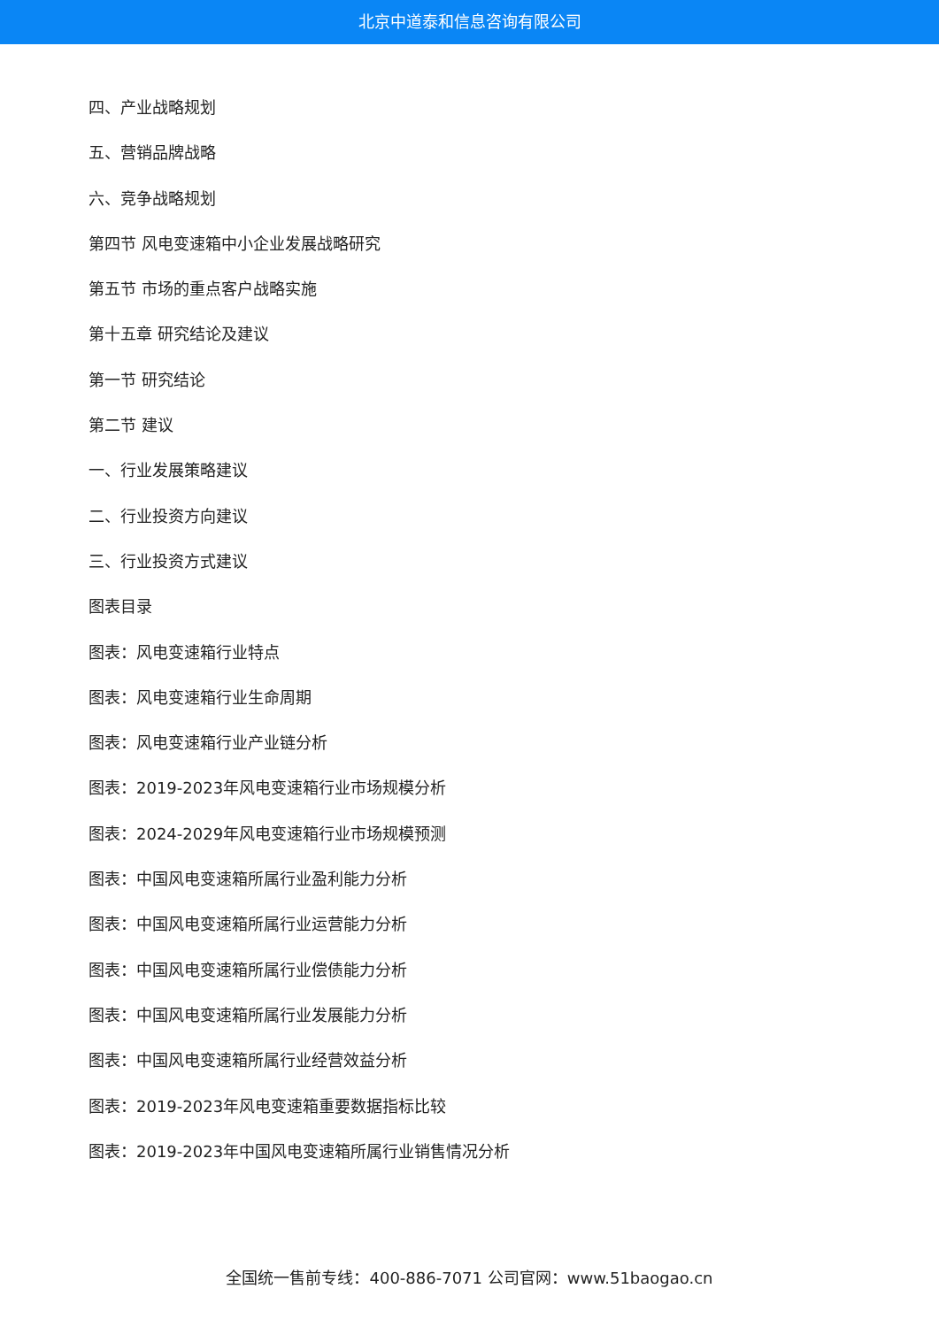北京中道泰和信息咨询有限公司
四、产业战略规划
五、营销品牌战略
六、竞争战略规划
第四节 风电变速箱中小企业发展战略研究
第五节 市场的重点客户战略实施
第十五章 研究结论及建议
第一节 研究结论
第二节 建议
一、行业发展策略建议
二、行业投资方向建议
三、行业投资方式建议
图表目录
图表：风电变速箱行业特点
图表：风电变速箱行业生命周期
图表：风电变速箱行业产业链分析
图表：2019-2023年风电变速箱行业市场规模分析
图表：2024-2029年风电变速箱行业市场规模预测
图表：中国风电变速箱所属行业盈利能力分析
图表：中国风电变速箱所属行业运营能力分析
图表：中国风电变速箱所属行业偿债能力分析
图表：中国风电变速箱所属行业发展能力分析
图表：中国风电变速箱所属行业经营效益分析
图表：2019-2023年风电变速箱重要数据指标比较
图表：2019-2023年中国风电变速箱所属行业销售情况分析
全国统一售前专线：400-886-7071 公司官网：www.51baogao.cn